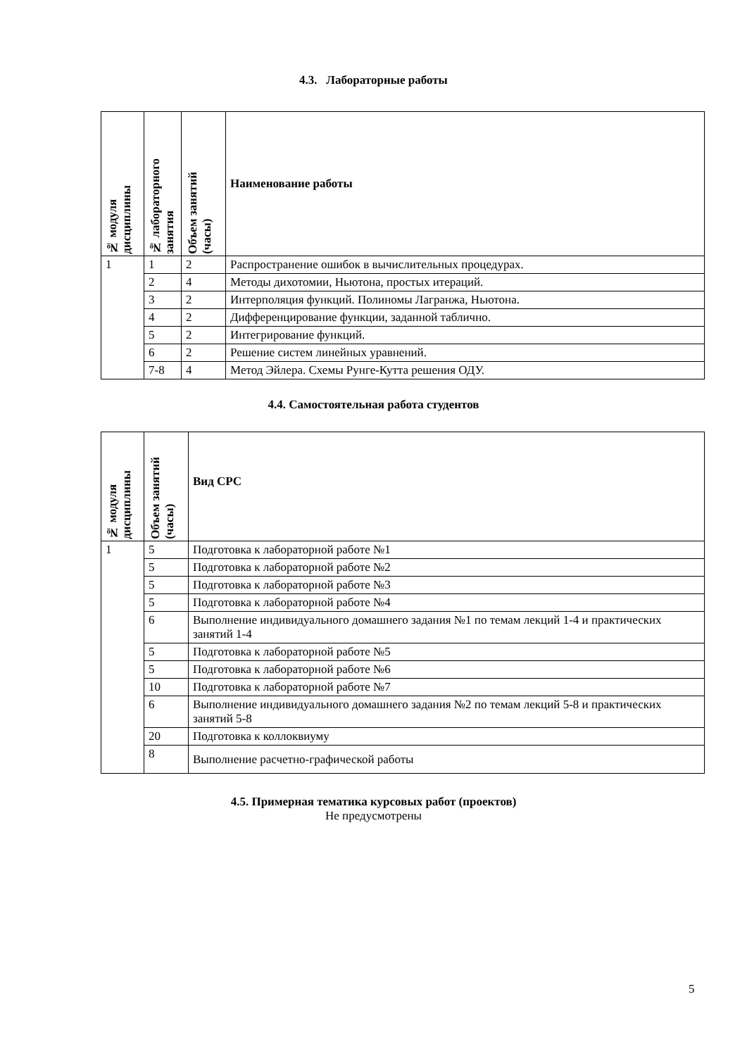4.3. Лабораторные работы
| № модуля дисциплины | № лабораторного занятия | Объем занятий (часы) | Наименование работы |
| --- | --- | --- | --- |
| 1 | 1 | 2 | Распространение ошибок в вычислительных процедурах. |
| | 2 | 4 | Методы дихотомии, Ньютона, простых итераций. |
| | 3 | 2 | Интерполяция функций. Полиномы Лагранжа, Ньютона. |
| | 4 | 2 | Дифференцирование функции, заданной таблично. |
| | 5 | 2 | Интегрирование функций. |
| | 6 | 2 | Решение систем линейных уравнений. |
| | 7-8 | 4 | Метод Эйлера. Схемы Рунге-Кутта решения ОДУ. |
4.4. Самостоятельная работа студентов
| № модуля дисциплины | Объем занятий (часы) | Вид СРС |
| --- | --- | --- |
| 1 | 5 | Подготовка к лабораторной работе №1 |
| | 5 | Подготовка к лабораторной работе №2 |
| | 5 | Подготовка к лабораторной работе №3 |
| | 5 | Подготовка к лабораторной работе №4 |
| | 6 | Выполнение индивидуального домашнего задания №1 по темам лекций 1-4 и практических занятий 1-4 |
| | 5 | Подготовка к лабораторной работе №5 |
| | 5 | Подготовка к лабораторной работе №6 |
| | 10 | Подготовка к лабораторной работе №7 |
| | 6 | Выполнение индивидуального домашнего задания №2 по темам лекций 5-8 и практических занятий 5-8 |
| | 20 | Подготовка к коллоквиуму |
| | 8 | Выполнение расчетно-графической работы |
4.5. Примерная тематика курсовых работ (проектов)
Не предусмотрены
5